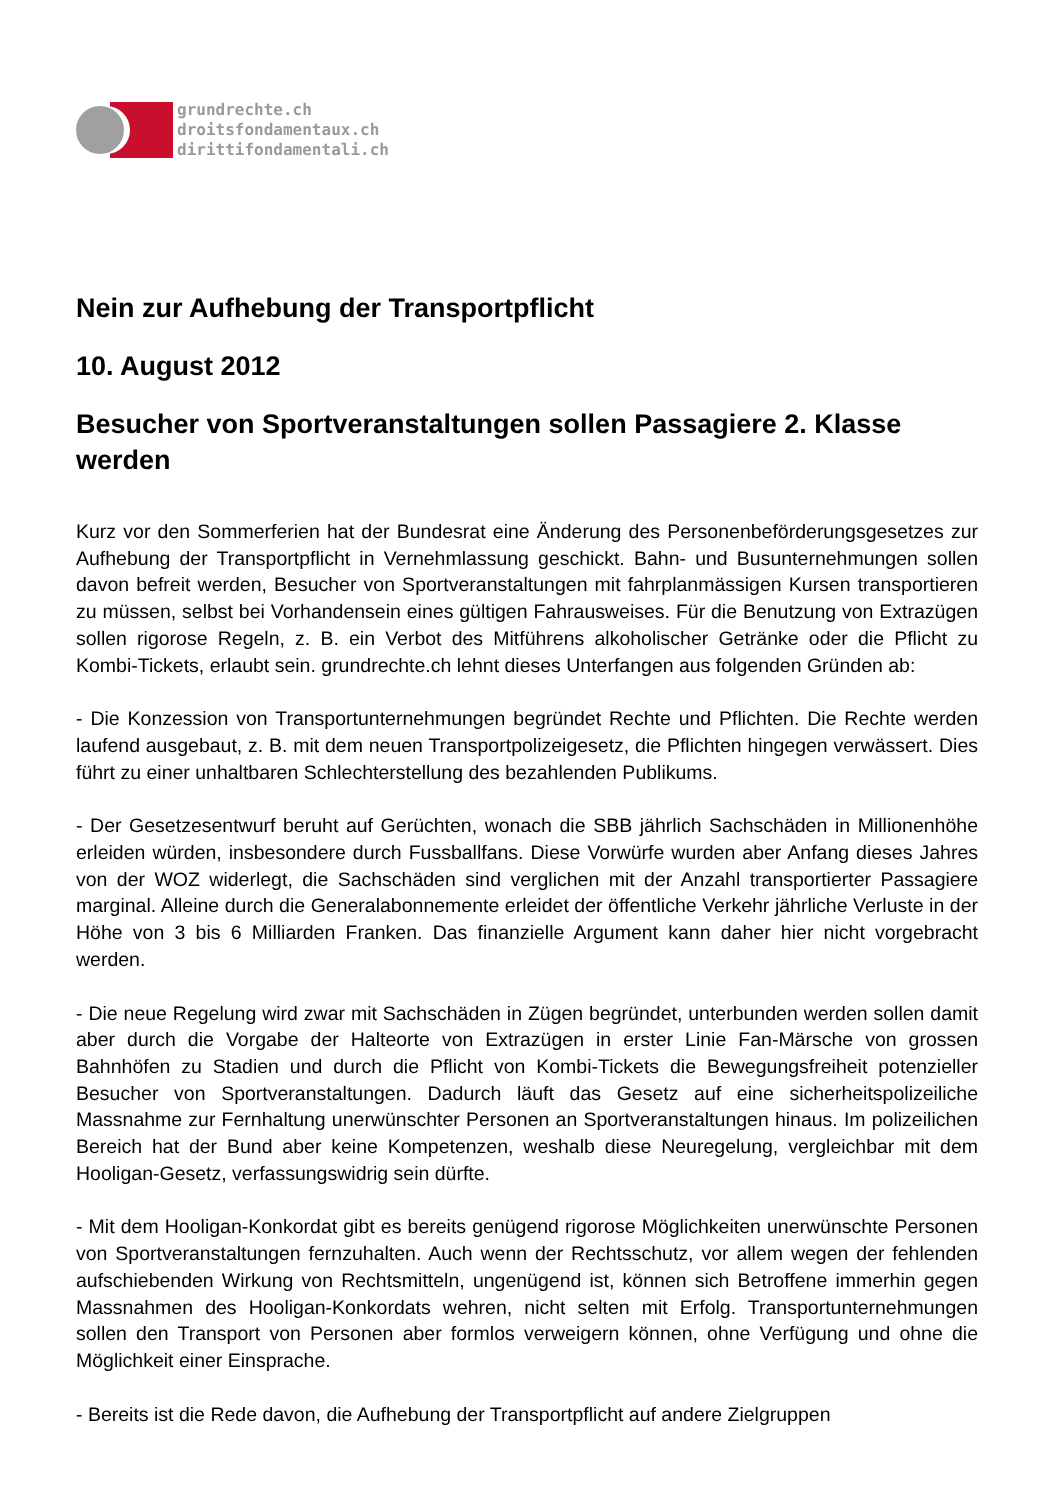grundrechte.ch
droitsfondamentaux.ch
dirittifondamentali.ch
Nein zur Aufhebung der Transportpflicht
10. August 2012
Besucher von Sportveranstaltungen sollen Passagiere 2. Klasse werden
Kurz vor den Sommerferien hat der Bundesrat eine Änderung des Personenbeförderungsgesetzes zur Aufhebung der Transportpflicht in Vernehmlassung geschickt. Bahn- und Busunternehmungen sollen davon befreit werden, Besucher von Sportveranstaltungen mit fahrplanmässigen Kursen transportieren zu müssen, selbst bei Vorhandensein eines gültigen Fahrausweises. Für die Benutzung von Extrazügen sollen rigorose Regeln, z. B. ein Verbot des Mitführens alkoholischer Getränke oder die Pflicht zu Kombi-Tickets, erlaubt sein. grundrechte.ch lehnt dieses Unterfangen aus folgenden Gründen ab:
- Die Konzession von Transportunternehmungen begründet Rechte und Pflichten. Die Rechte werden laufend ausgebaut, z. B. mit dem neuen Transportpolizeigesetz, die Pflichten hingegen verwässert. Dies führt zu einer unhaltbaren Schlechterstellung des bezahlenden Publikums.
- Der Gesetzesentwurf beruht auf Gerüchten, wonach die SBB jährlich Sachschäden in Millionenhöhe erleiden würden, insbesondere durch Fussballfans. Diese Vorwürfe wurden aber Anfang dieses Jahres von der WOZ widerlegt, die Sachschäden sind verglichen mit der Anzahl transportierter Passagiere marginal. Alleine durch die Generalabonnemente erleidet der öffentliche Verkehr jährliche Verluste in der Höhe von 3 bis 6 Milliarden Franken. Das finanzielle Argument kann daher hier nicht vorgebracht werden.
- Die neue Regelung wird zwar mit Sachschäden in Zügen begründet, unterbunden werden sollen damit aber durch die Vorgabe der Halteorte von Extrazügen in erster Linie Fan-Märsche von grossen Bahnhöfen zu Stadien und durch die Pflicht von Kombi-Tickets die Bewegungsfreiheit potenzieller Besucher von Sportveranstaltungen. Dadurch läuft das Gesetz auf eine sicherheitspolizeiliche Massnahme zur Fernhaltung unerwünschter Personen an Sportveranstaltungen hinaus. Im polizeilichen Bereich hat der Bund aber keine Kompetenzen, weshalb diese Neuregelung, vergleichbar mit dem Hooligan-Gesetz, verfassungswidrig sein dürfte.
- Mit dem Hooligan-Konkordat gibt es bereits genügend rigorose Möglichkeiten unerwünschte Personen von Sportveranstaltungen fernzuhalten. Auch wenn der Rechtsschutz, vor allem wegen der fehlenden aufschiebenden Wirkung von Rechtsmitteln, ungenügend ist, können sich Betroffene immerhin gegen Massnahmen des Hooligan-Konkordats wehren, nicht selten mit Erfolg. Transportunternehmungen sollen den Transport von Personen aber formlos verweigern können, ohne Verfügung und ohne die Möglichkeit einer Einsprache.
- Bereits ist die Rede davon, die Aufhebung der Transportpflicht auf andere Zielgruppen